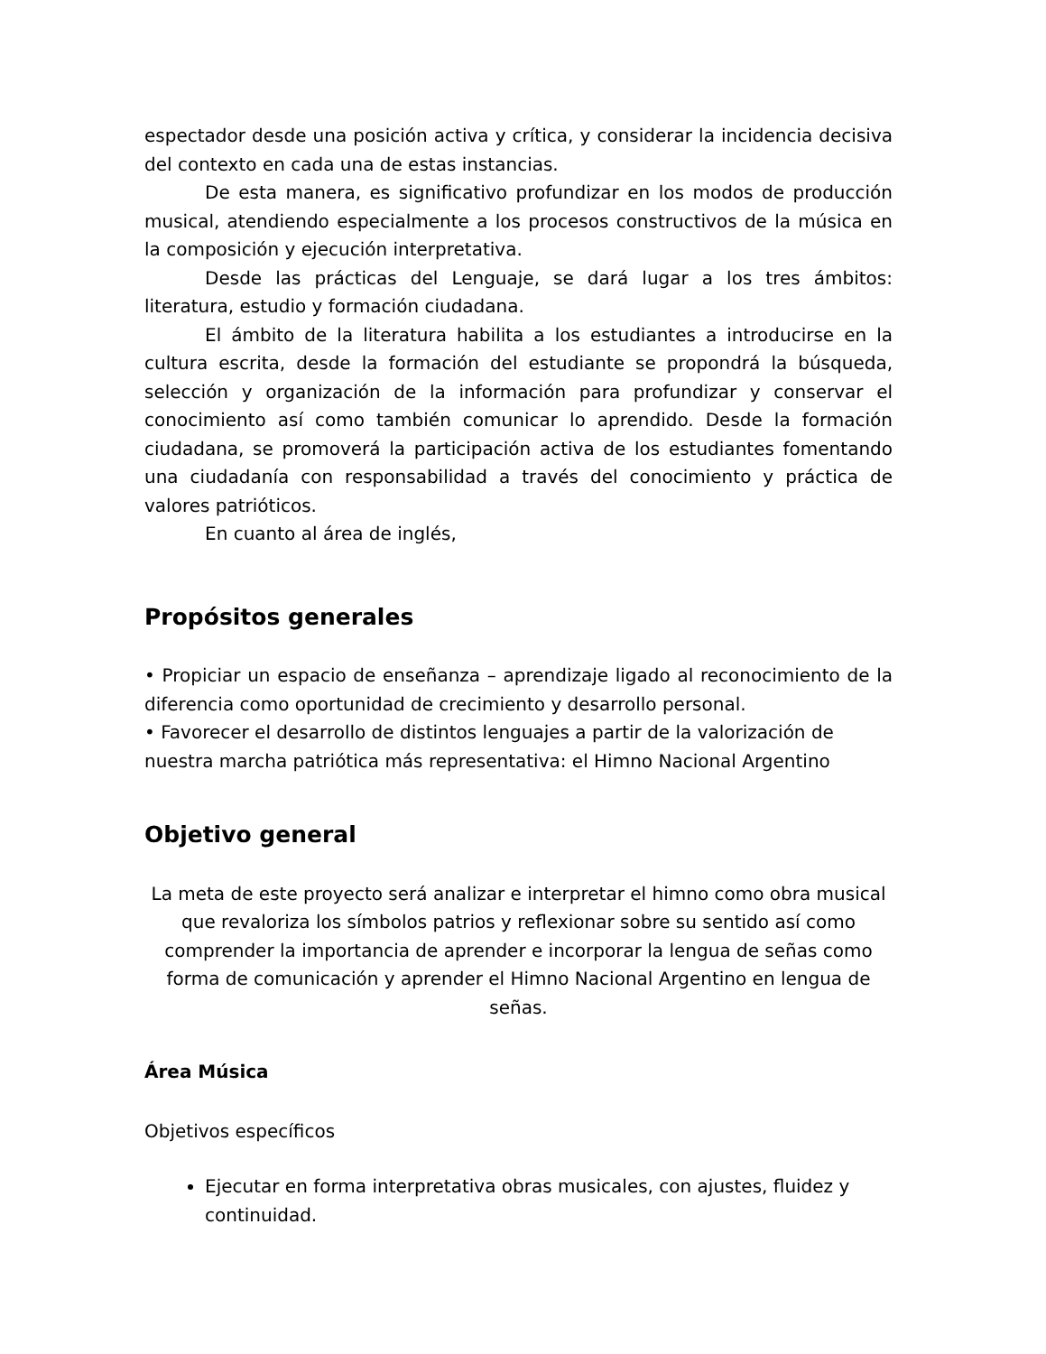espectador desde una posición activa y crítica, y considerar la incidencia decisiva del contexto en cada una de estas instancias.
De esta manera, es significativo profundizar en los modos de producción musical, atendiendo especialmente a los procesos constructivos de la música en la composición y ejecución interpretativa.
Desde las prácticas del Lenguaje, se dará lugar a los tres ámbitos: literatura, estudio y formación ciudadana.
El ámbito de la literatura habilita a los estudiantes a introducirse en la cultura escrita, desde la formación del estudiante se propondrá la búsqueda, selección y organización de la información para profundizar y conservar el conocimiento así como también comunicar lo aprendido. Desde la formación ciudadana, se promoverá la participación activa de los estudiantes fomentando una ciudadanía con responsabilidad a través del conocimiento y práctica de valores patrióticos.
En cuanto al área de inglés,
Propósitos generales
• Propiciar un espacio de enseñanza – aprendizaje ligado al reconocimiento de la diferencia como oportunidad de crecimiento y desarrollo personal.
• Favorecer el desarrollo de distintos lenguajes a partir de la valorización de nuestra marcha patriótica más representativa: el Himno Nacional Argentino
Objetivo general
La meta de este proyecto será analizar e interpretar el himno como obra musical que revaloriza los símbolos patrios y reflexionar sobre su sentido así como comprender la importancia de aprender e incorporar la lengua de señas como forma de comunicación y aprender el Himno Nacional Argentino en lengua de señas.
Área Música
Objetivos específicos
Ejecutar en forma interpretativa obras musicales, con ajustes, fluidez y continuidad.